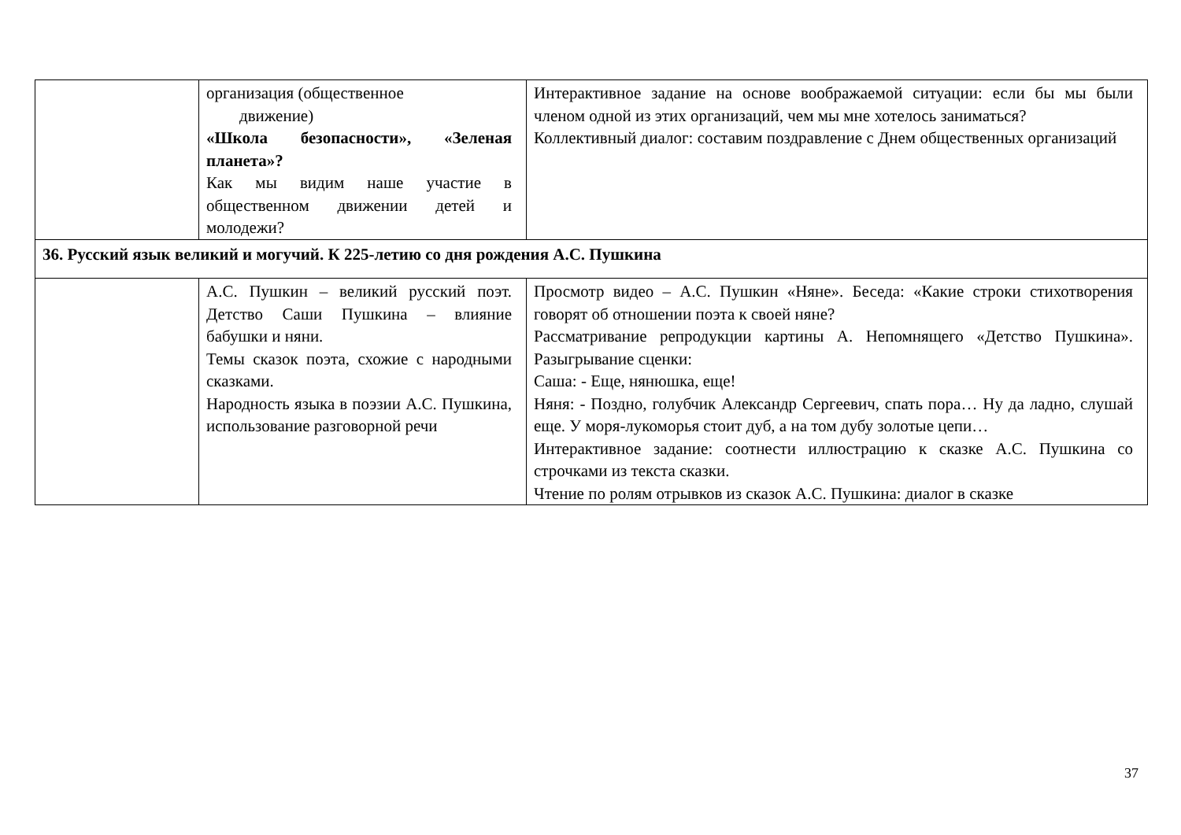| | организация (общественное движение) «Школа безопасности», «Зеленая планета»? Как мы видим наше участие в общественном движении детей и молодежи? | Интерактивное задание на основе воображаемой ситуации: если бы мы были членом одной из этих организаций, чем мы мне хотелось заниматься? Коллективный диалог: составим поздравление с Днем общественных организаций |
| 36. Русский язык великий и могучий. К 225-летию со дня рождения А.С. Пушкина | | |
| | А.С. Пушкин – великий русский поэт. Детство Саши Пушкина – влияние бабушки и няни. Темы сказок поэта, схожие с народными сказками. Народность языка в поэзии А.С. Пушкина, использование разговорной речи | Просмотр видео – А.С. Пушкин «Няне». Беседа: «Какие строки стихотворения говорят об отношении поэта к своей няне? Рассматривание репродукции картины А. Непомнящего «Детство Пушкина». Разыгрывание сценки: Саша: - Еще, нянюшка, еще! Няня: - Поздно, голубчик Александр Сергеевич, спать пора… Ну да ладно, слушай еще. У моря-лукоморья стоит дуб, а на том дубу золотые цепи… Интерактивное задание: соотнести иллюстрацию к сказке А.С. Пушкина со строчками из текста сказки. Чтение по ролям отрывков из сказок А.С. Пушкина: диалог в сказке |
37